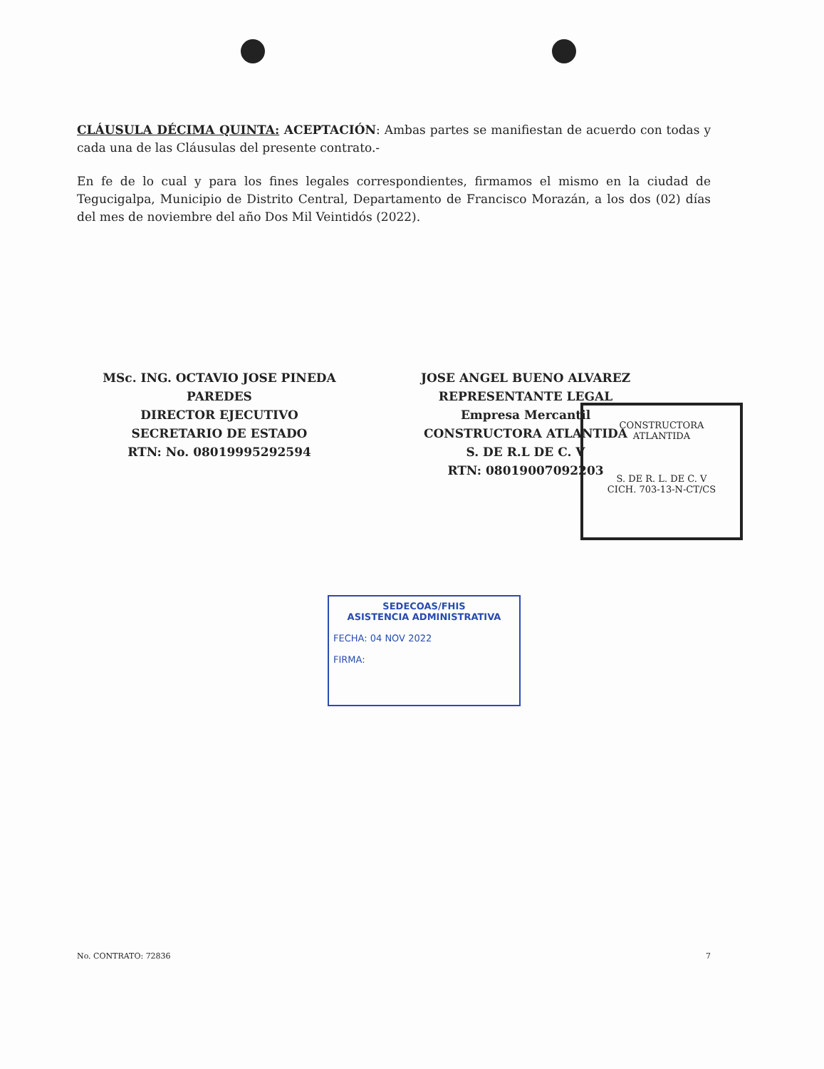CLÁUSULA DÉCIMA QUINTA: ACEPTACIÓN: Ambas partes se manifiestan de acuerdo con todas y cada una de las Cláusulas del presente contrato.-
En fe de lo cual y para los fines legales correspondientes, firmamos el mismo en la ciudad de Tegucigalpa, Municipio de Distrito Central, Departamento de Francisco Morazán, a los dos (02) días del mes de noviembre del año Dos Mil Veintidós (2022).
MSc. ING. OCTAVIO JOSE PINEDA PAREDES
DIRECTOR EJECUTIVO
SECRETARIO DE ESTADO
RTN: No. 08019995292594
JOSE ANGEL BUENO ALVAREZ
REPRESENTANTE LEGAL
Empresa Mercantil
CONSTRUCTORA ATLANTIDA
S. DE R.L DE C. V
RTN: 08019007092203
CONSTRUCTORA
ATLANTIDA
S. DE R. L. DE C. V
CICH. 703-13-N-CT/CS
SEDECOAS/FHIS
ASISTENCIA ADMINISTRATIVA
FECHA: 04 NOV 2022
FIRMA:
No. CONTRATO: 72836 7